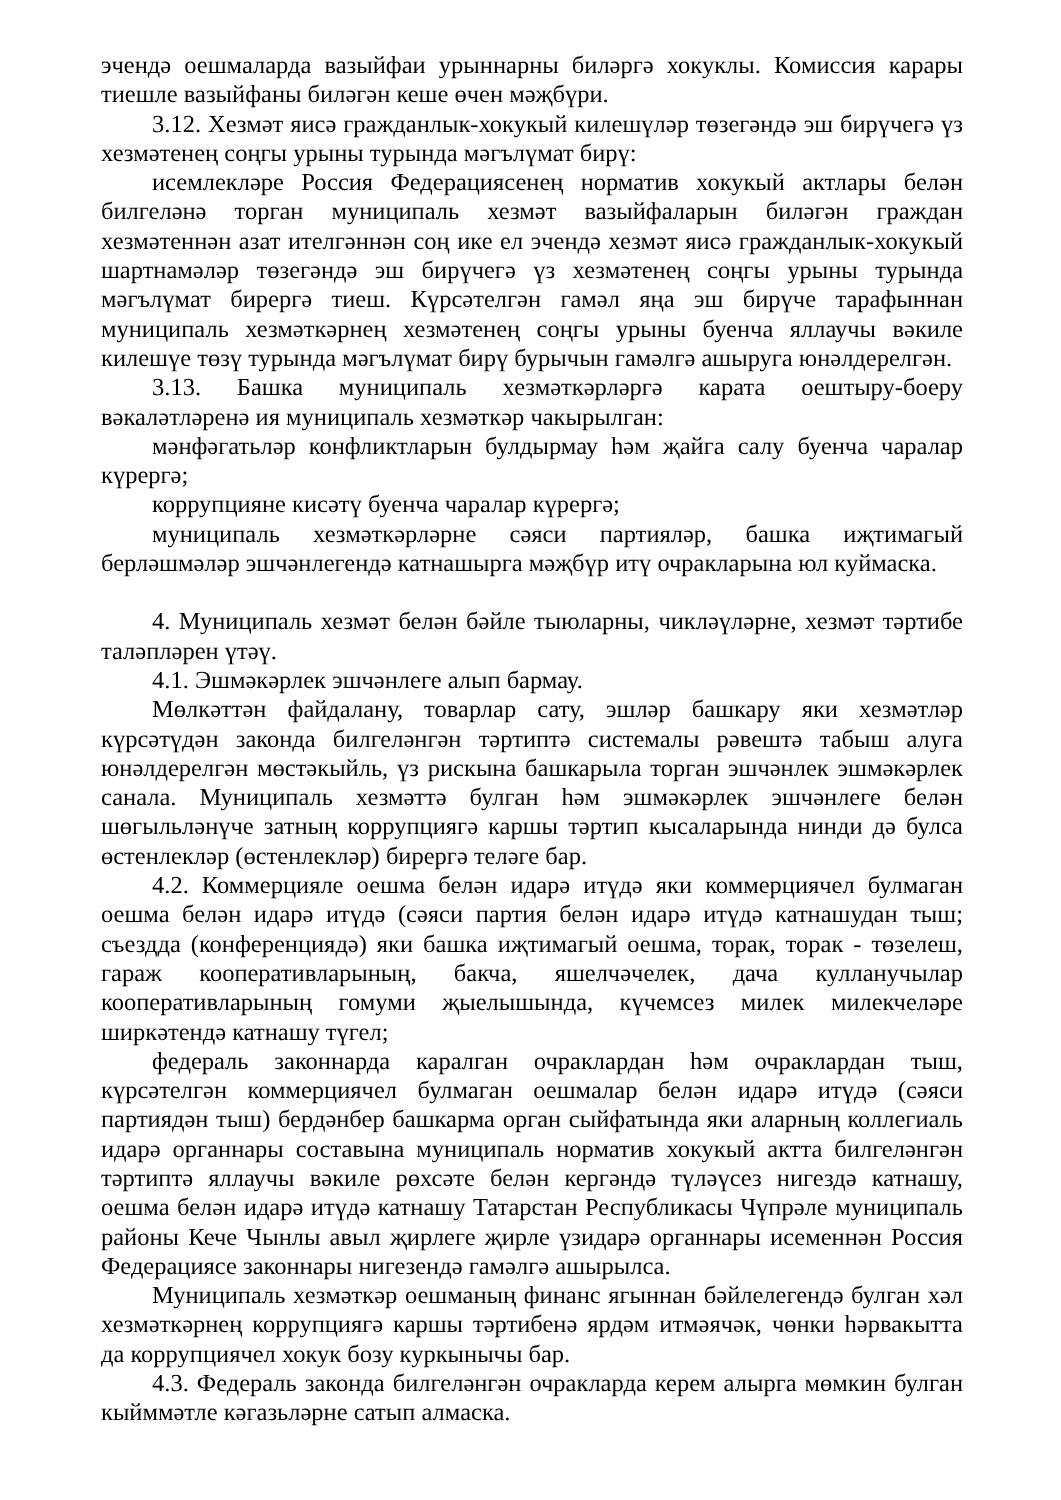эчендә оешмаларда вазыйфаи урыннарны биләргә хокуклы. Комиссия карары тиешле вазыйфаны биләгән кеше өчен мәҗбүри.
3.12. Хезмәт яисә гражданлык-хокукый килешүләр төзегәндә эш бирүчегә үз хезмәтенең соңгы урыны турында мәгълүмат бирү:
исемлекләре Россия Федерациясенең норматив хокукый актлары белән билгеләнә торган муниципаль хезмәт вазыйфаларын биләгән граждан хезмәтеннән азат ителгәннән соң ике ел эчендә хезмәт яисә гражданлык-хокукый шартнамәләр төзегәндә эш бирүчегә үз хезмәтенең соңгы урыны турында мәгълүмат бирергә тиеш. Күрсәтелгән гамәл яңа эш бирүче тарафыннан муниципаль хезмәткәрнең хезмәтенең соңгы урыны буенча яллаучы вәкиле килешүе төзү турында мәгълүмат бирү бурычын гамәлгә ашыруга юнәлдерелгән.
3.13. Башка муниципаль хезмәткәрләргә карата оештыру-боеру вәкаләтләренә ия муниципаль хезмәткәр чакырылган:
мәнфәгатьләр конфликтларын булдырмау һәм җайга салу буенча чаралар күрергә;
коррупцияне кисәтү буенча чаралар күрергә;
муниципаль хезмәткәрләрне сәяси партияләр, башка иҗтимагый берләшмәләр эшчәнлегендә катнашырга мәҗбүр итү очракларына юл куймаска.
4. Муниципаль хезмәт белән бәйле тыюларны, чикләүләрне, хезмәт тәртибе таләпләрен үтәү.
4.1. Эшмәкәрлек эшчәнлеге алып бармау.
Мөлкәттән файдалану, товарлар сату, эшләр башкару яки хезмәтләр күрсәтүдән законда билгеләнгән тәртиптә системалы рәвештә табыш алуга юнәлдерелгән мөстәкыйль, үз рискына башкарыла торган эшчәнлек эшмәкәрлек санала. Муниципаль хезмәттә булган һәм эшмәкәрлек эшчәнлеге белән шөгыльләнүче затның коррупциягә каршы тәртип кысаларында нинди дә булса өстенлекләр (өстенлекләр) бирергә теләге бар.
4.2. Коммерцияле оешма белән идарә итүдә яки коммерциячел булмаган оешма белән идарә итүдә (сәяси партия белән идарә итүдә катнашудан тыш; съездда (конференциядә) яки башка иҗтимагый оешма, торак, торак - төзелеш, гараж кооперативларының, бакча, яшелчәчелек, дача кулланучылар кооперативларының гомуми җыелышында, күчемсез милек милекчеләре ширкәтендә катнашу түгел;
федераль законнарда каралган очраклардан һәм очраклардан тыш, күрсәтелгән коммерциячел булмаган оешмалар белән идарә итүдә (сәяси партиядән тыш) бердәнбер башкарма орган сыйфатында яки аларның коллегиаль идарә органнары составына муниципаль норматив хокукый актта билгеләнгән тәртиптә яллаучы вәкиле рөхсәте белән кергәндә түләүсез нигездә катнашу, оешма белән идарә итүдә катнашу Татарстан Республикасы Чүпрәле муниципаль районы Кече Чынлы авыл җирлеге җирле үзидарә органнары исеменнән Россия Федерациясе законнары нигезендә гамәлгә ашырылса.
Муниципаль хезмәткәр оешманың финанс ягыннан бәйлелегендә булган хәл хезмәткәрнең коррупциягә каршы тәртибенә ярдәм итмәячәк, чөнки һәрвакытта да коррупциячел хокук бозу куркынычы бар.
4.3. Федераль законда билгеләнгән очракларда керем алырга мөмкин булган кыйммәтле кәгазьләрне сатып алмаска.